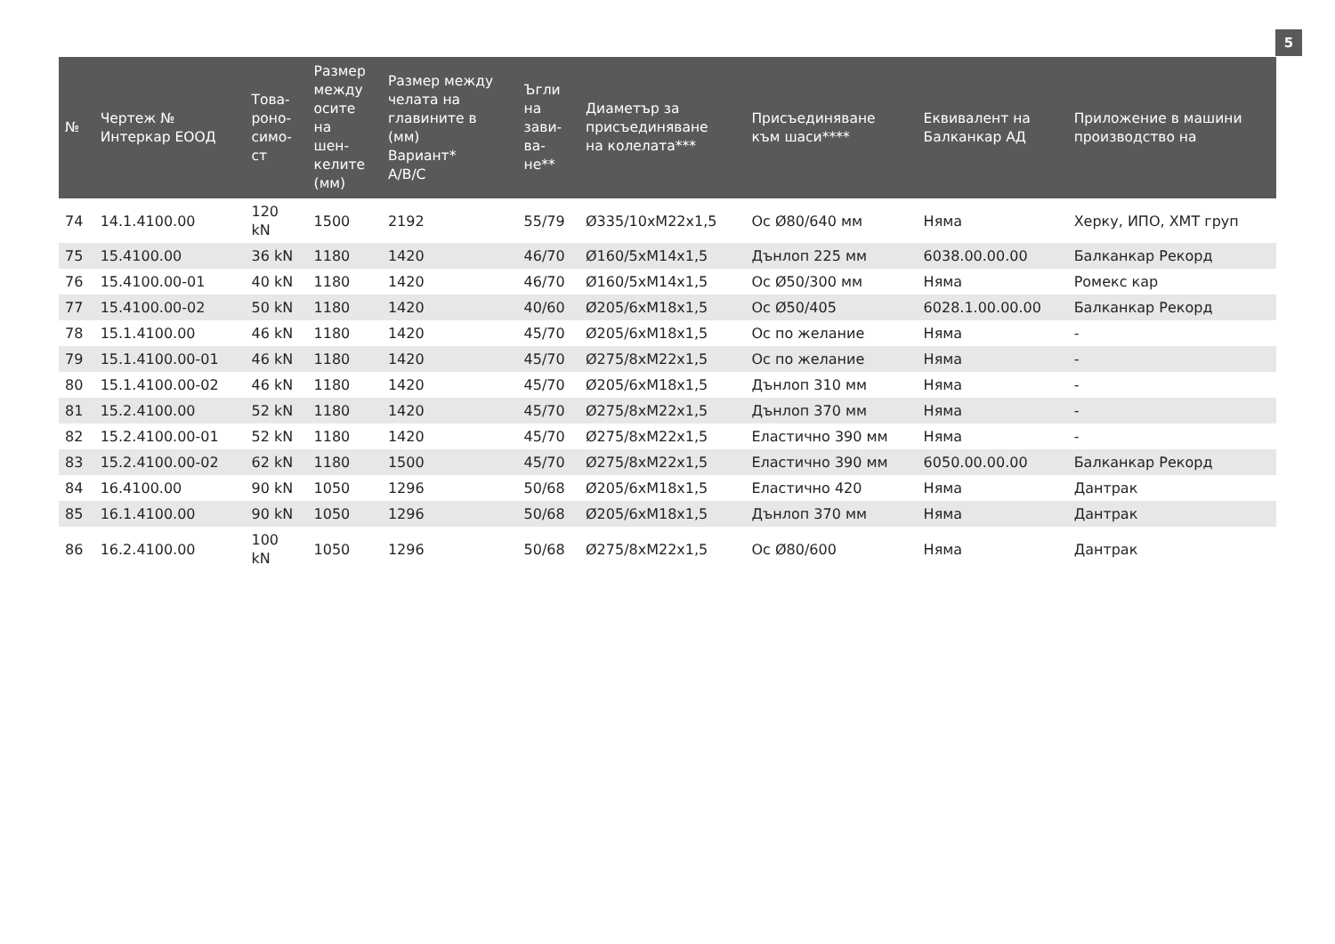5
| № | Чертеж № Интеркар ЕООД | Това- роно- симо- ст | Размер между осите на шен- келите (мм) | Размер между челата на главините в (мм) Вариант* A/B/C | Ъгли на зави- ва- не** | Диаметър за присъединяване на колелата*** | Присъединяване към шаси**** | Еквивалент на Балканкар АД | Приложение в машини производство на |
| --- | --- | --- | --- | --- | --- | --- | --- | --- | --- |
| 74 | 14.1.4100.00 | 120 kN | 1500 | 2192 | 55/79 | Ø335/10xM22x1,5 | Ос Ø80/640 мм | Няма | Херку, ИПО, ХМТ груп |
| 75 | 15.4100.00 | 36 kN | 1180 | 1420 | 46/70 | Ø160/5xM14x1,5 | Дънлоп 225 мм | 6038.00.00.00 | Балканкар Рекорд |
| 76 | 15.4100.00-01 | 40 kN | 1180 | 1420 | 46/70 | Ø160/5xM14x1,5 | Ос Ø50/300 мм | Няма | Ромекс кар |
| 77 | 15.4100.00-02 | 50 kN | 1180 | 1420 | 40/60 | Ø205/6xM18x1,5 | Ос Ø50/405 | 6028.1.00.00.00 | Балканкар Рекорд |
| 78 | 15.1.4100.00 | 46 kN | 1180 | 1420 | 45/70 | Ø205/6xM18x1,5 | Ос по желание | Няма | - |
| 79 | 15.1.4100.00-01 | 46 kN | 1180 | 1420 | 45/70 | Ø275/8xM22x1,5 | Ос по желание | Няма | - |
| 80 | 15.1.4100.00-02 | 46 kN | 1180 | 1420 | 45/70 | Ø205/6xM18x1,5 | Дънлоп 310 мм | Няма | - |
| 81 | 15.2.4100.00 | 52 kN | 1180 | 1420 | 45/70 | Ø275/8xM22x1,5 | Дънлоп 370 мм | Няма | - |
| 82 | 15.2.4100.00-01 | 52 kN | 1180 | 1420 | 45/70 | Ø275/8xM22x1,5 | Еластично 390 мм | Няма | - |
| 83 | 15.2.4100.00-02 | 62 kN | 1180 | 1500 | 45/70 | Ø275/8xM22x1,5 | Еластично 390 мм | 6050.00.00.00 | Балканкар Рекорд |
| 84 | 16.4100.00 | 90 kN | 1050 | 1296 | 50/68 | Ø205/6xM18x1,5 | Еластично 420 | Няма | Дантрак |
| 85 | 16.1.4100.00 | 90 kN | 1050 | 1296 | 50/68 | Ø205/6xM18x1,5 | Дънлоп 370 мм | Няма | Дантрак |
| 86 | 16.2.4100.00 | 100 kN | 1050 | 1296 | 50/68 | Ø275/8xM22x1,5 | Ос Ø80/600 | Няма | Дантрак |